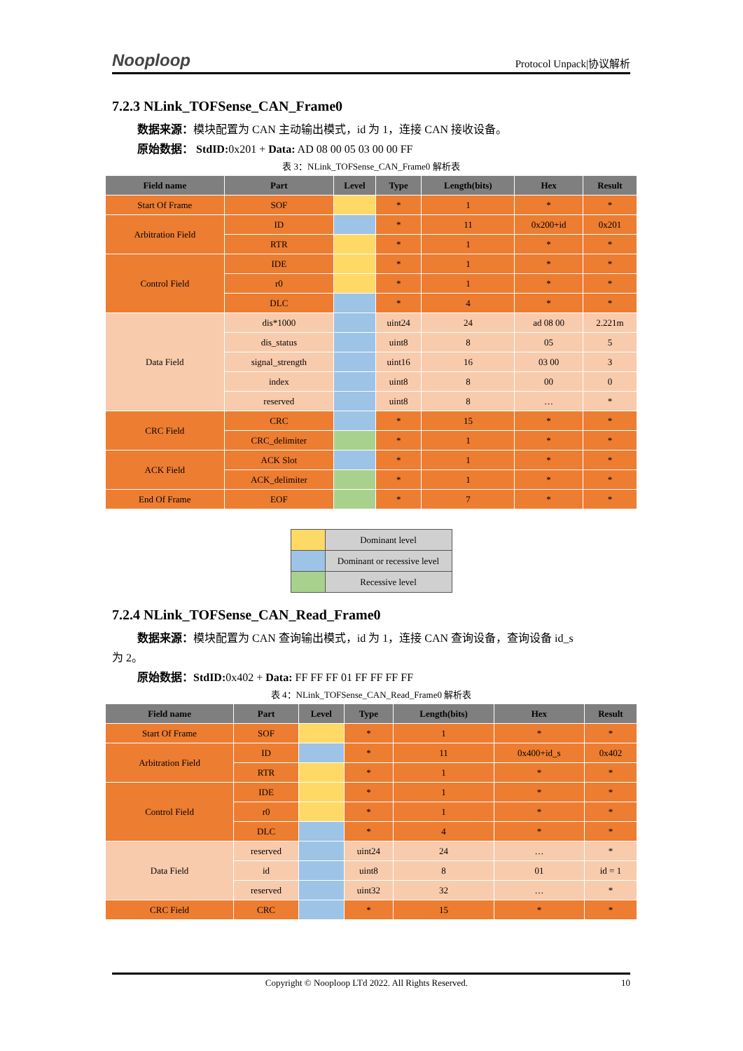Nooploop Protocol Unpack|协议解析
7.2.3 NLink_TOFSense_CAN_Frame0
数据来源：模块配置为 CAN 主动输出模式，id 为 1，连接 CAN 接收设备。
原始数据： StdID: 0x201 + Data: AD 08 00 05 03 00 00 FF
表 3：NLink_TOFSense_CAN_Frame0 解析表
| Field name | Part | Level | Type | Length(bits) | Hex | Result |
| --- | --- | --- | --- | --- | --- | --- |
| Start Of Frame | SOF | | * | 1 | * | * |
| Arbitration Field | ID | | * | 11 | 0x200+id | 0x201 |
| | RTR | | * | 1 | * | * |
| Control Field | IDE | | * | 1 | * | * |
| | r0 | | * | 1 | * | * |
| | DLC | | * | 4 | * | * |
| Data Field | dis*1000 | | uint24 | 24 | ad 08 00 | 2.221m |
| | dis_status | | uint8 | 8 | 05 | 5 |
| | signal_strength | | uint16 | 16 | 03 00 | 3 |
| | index | | uint8 | 8 | 00 | 0 |
| | reserved | | uint8 | 8 | … | * |
| CRC Field | CRC | | * | 15 | * | * |
| | CRC_delimiter | | * | 1 | * | * |
| ACK Field | ACK Slot | | * | 1 | * | * |
| | ACK_delimiter | | * | 1 | * | * |
| End Of Frame | EOF | | * | 7 | * | * |
| | Dominant level |
| | Dominant or recessive level |
| | Recessive level |
7.2.4 NLink_TOFSense_CAN_Read_Frame0
数据来源：模块配置为 CAN 查询输出模式，id 为 1，连接 CAN 查询设备，查询设备 id_s
为 2。
原始数据：StdID: 0x402 + Data: FF FF FF 01 FF FF FF FF
表 4：NLink_TOFSense_CAN_Read_Frame0 解析表
| Field name | Part | Level | Type | Length(bits) | Hex | Result |
| --- | --- | --- | --- | --- | --- | --- |
| Start Of Frame | SOF | | * | 1 | * | * |
| Arbitration Field | ID | | * | 11 | 0x400+id_s | 0x402 |
| | RTR | | * | 1 | * | * |
| Control Field | IDE | | * | 1 | * | * |
| | r0 | | * | 1 | * | * |
| | DLC | | * | 4 | * | * |
| Data Field | reserved | | uint24 | 24 | … | * |
| | id | | uint8 | 8 | 01 | id = 1 |
| | reserved | | uint32 | 32 | … | * |
| CRC Field | CRC | | * | 15 | * | * |
Copyright © Nooploop LTd 2022. All Rights Reserved. 10